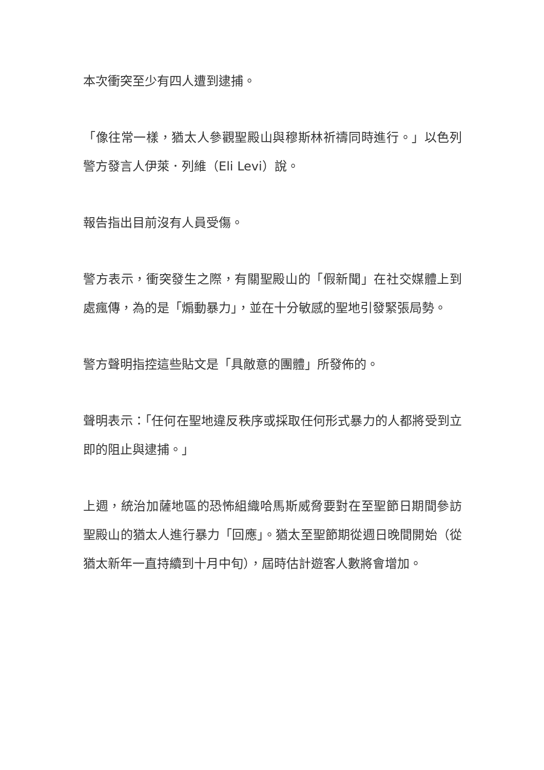本次衝突至少有四人遭到逮捕。
「像往常一樣，猶太人參觀聖殿山與穆斯林祈禱同時進行。」以色列警方發言人伊萊．列維（Eli Levi）說。
報告指出目前沒有人員受傷。
警方表示，衝突發生之際，有關聖殿山的「假新聞」在社交媒體上到處瘋傳，為的是「煽動暴力」，並在十分敏感的聖地引發緊張局勢。
警方聲明指控這些貼文是「具敵意的團體」所發佈的。
聲明表示：「任何在聖地違反秩序或採取任何形式暴力的人都將受到立即的阻止與逮捕。」
上週，統治加薩地區的恐怖組織哈馬斯威脅要對在至聖節日期間參訪聖殿山的猶太人進行暴力「回應」。猶太至聖節期從週日晚間開始（從猶太新年一直持續到十月中旬），屆時估計遊客人數將會增加。